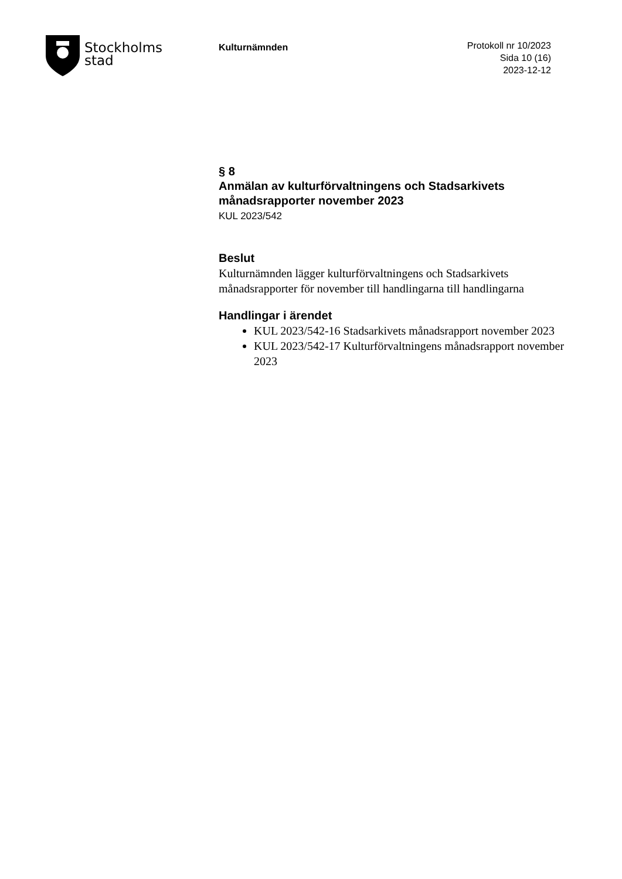Stockholms
stad
Kulturnämnden
Protokoll nr 10/2023
Sida 10 (16)
2023-12-12
§ 8
Anmälan av kulturförvaltningens och Stadsarkivets månadsrapporter november 2023
KUL 2023/542
Beslut
Kulturnämnden lägger kulturförvaltningens och Stadsarkivets månadsrapporter för november till handlingarna till handlingarna
Handlingar i ärendet
KUL 2023/542-16 Stadsarkivets månadsrapport november 2023
KUL 2023/542-17 Kulturförvaltningens månadsrapport november 2023